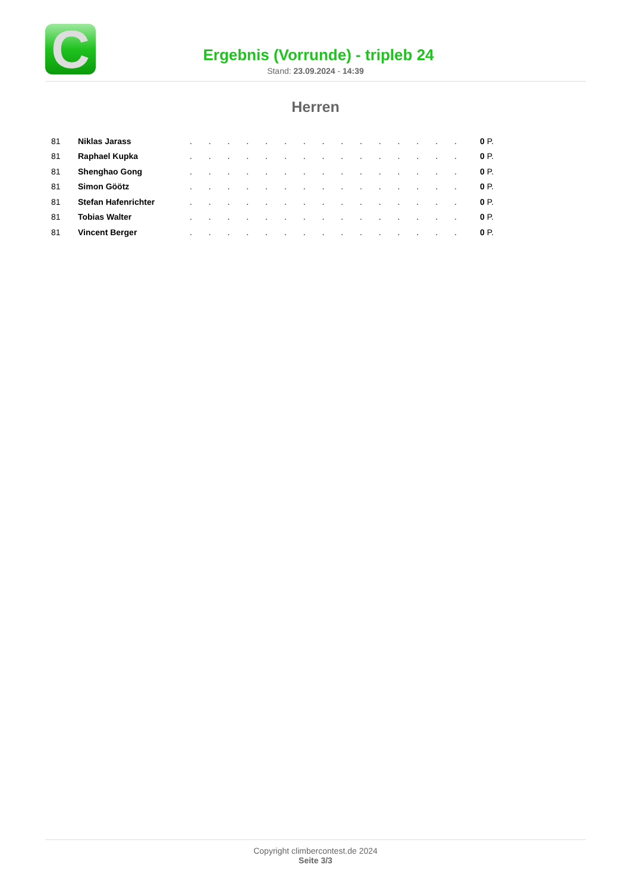C
Ergebnis (Vorrunde) - tripleb 24
Stand: 23.09.2024 - 14:39
Herren
| 81 | Niklas Jarass | . . . . . . . . . . . . . . . | 0 P. |
| 81 | Raphael Kupka | . . . . . . . . . . . . . . . | 0 P. |
| 81 | Shenghao Gong | . . . . . . . . . . . . . . . | 0 P. |
| 81 | Simon Göötz | . . . . . . . . . . . . . . . | 0 P. |
| 81 | Stefan Hafenrichter | . . . . . . . . . . . . . . . | 0 P. |
| 81 | Tobias Walter | . . . . . . . . . . . . . . . | 0 P. |
| 81 | Vincent Berger | . . . . . . . . . . . . . . . | 0 P. |
Copyright climbercontest.de 2024
Seite 3/3